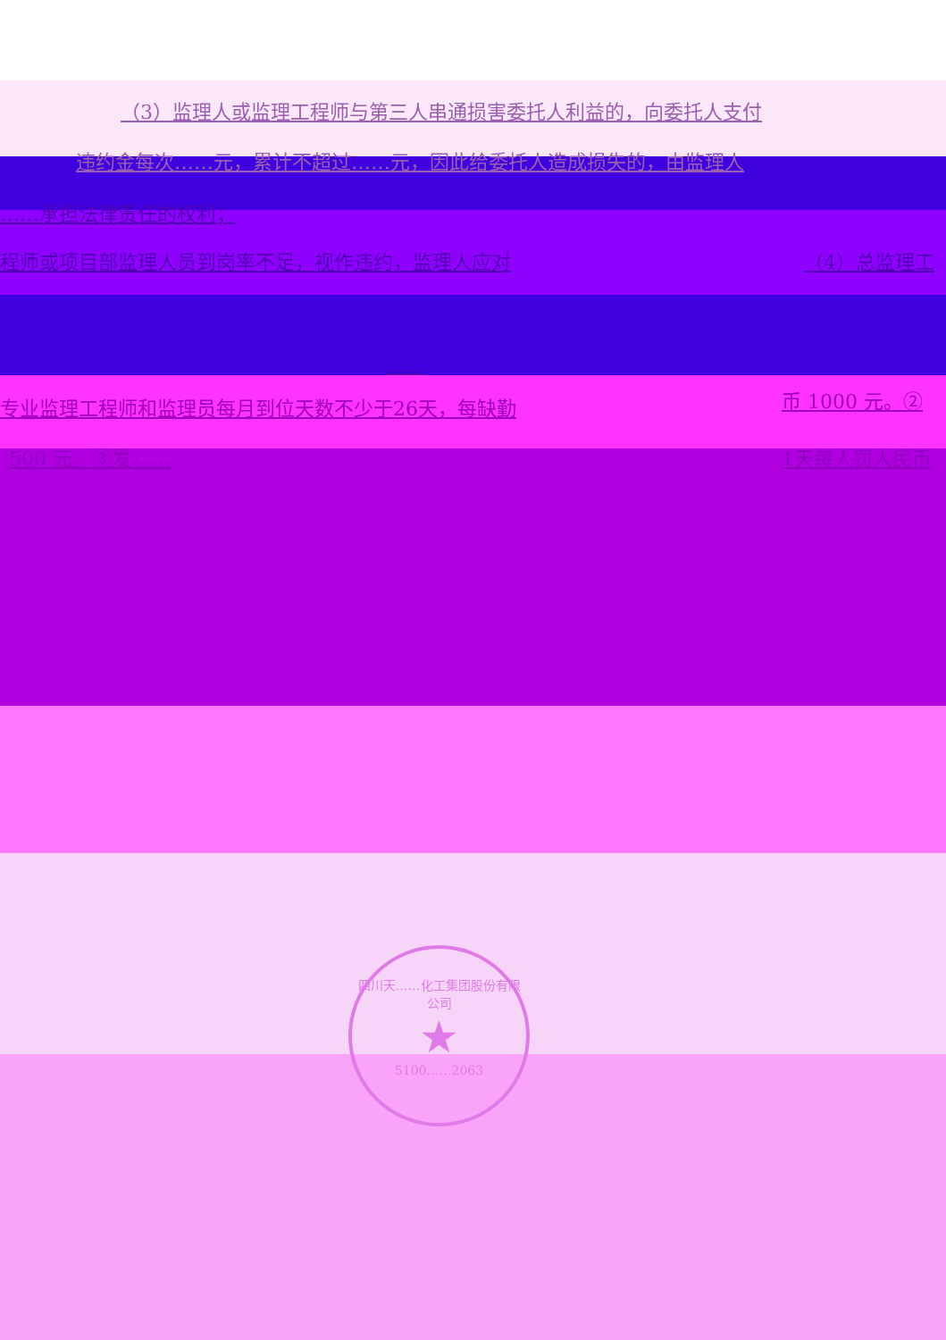（3）监理人或监理工程师与第三人串通损害委托人利益的，向委托人支付
违约金每次……元，累计不超过……元，因此给委托人造成损失的，由监理人
……承担法律责任的权利；
程师或项目部监理人员到岗率不足，视作违约，监理人应对
（4）总监理工
……
专业监理工程师和监理员每月到位天数不少于26天，每缺勤
币 1000 元。②
500 元。③发…… 1天每人罚人民币
四川天……化工集团股份有限公司
★
5100……2063